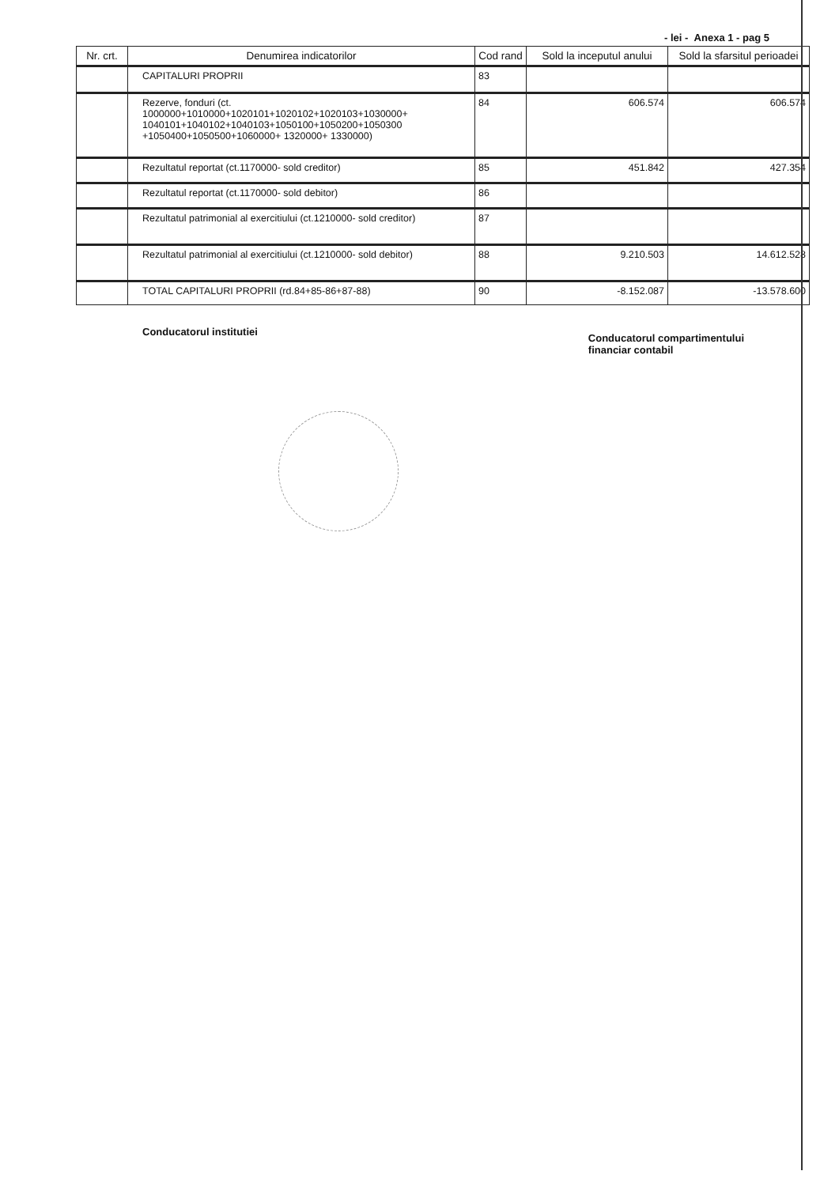- lei - Anexa 1 - pag 5
| Nr. crt. | Denumirea indicatorilor | Cod rand | Sold la inceputul anului | Sold la sfarsitul perioadei |
| --- | --- | --- | --- | --- |
| | CAPITALURI PROPRII | 83 | | |
| | Rezerve, fonduri (ct. 1000000+1010000+1020101+1020102+1020103+1030000+ 1040101+1040102+1040103+1050100+1050200+1050300 +1050400+1050500+1060000+ 1320000+ 1330000) | 84 | 606.574 | 606.574 |
| | Rezultatul reportat (ct.1170000- sold creditor) | 85 | 451.842 | 427.354 |
| | Rezultatul reportat (ct.1170000- sold debitor) | 86 | | |
| | Rezultatul patrimonial al exercitiului (ct.1210000- sold creditor) | 87 | | |
| | Rezultatul patrimonial al exercitiului (ct.1210000- sold debitor) | 88 | 9.210.503 | 14.612.528 |
| | TOTAL CAPITALURI PROPRII (rd.84+85-86+87-88) | 90 | -8.152.087 | -13.578.600 |
Conducatorul institutiei
Conducatorul compartimentului
financiar contabil